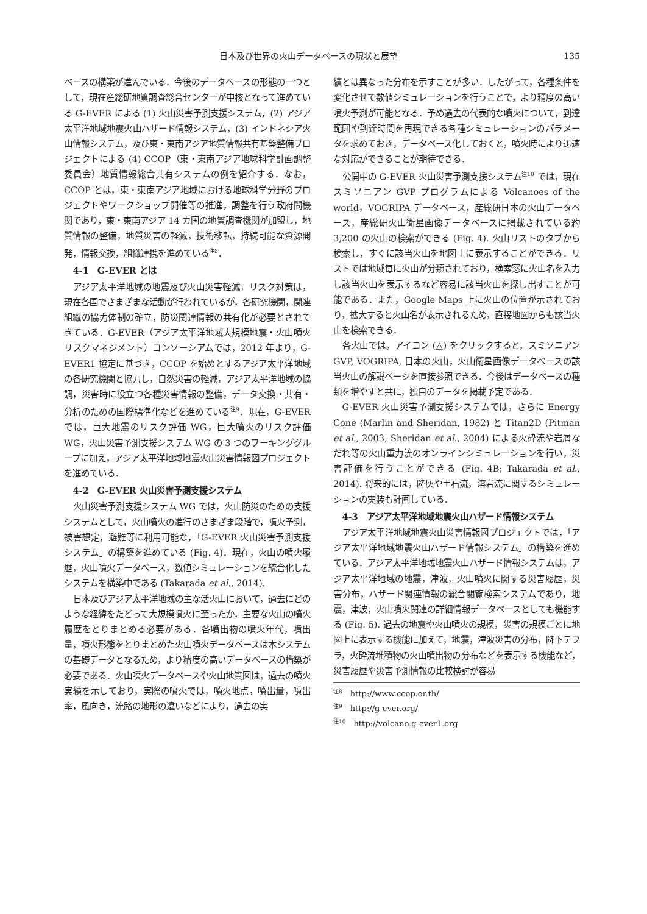日本及び世界の火山データベースの現状と展望 135
ベースの構築が進んでいる．今後のデータベースの形態の一つとして，現在産総研地質調査総合センターが中核となって進めている G-EVER による (1) 火山災害予測支援システム，(2) アジア太平洋地域地震火山ハザード情報システム，(3) インドネシア火山情報システム，及び東・東南アジア地質情報共有基盤整備プロジェクトによる (4) CCOP（東・東南アジア地球科学計画調整委員会）地質情報総合共有システムの例を紹介する．なお，CCOP とは，東・東南アジア地域における地球科学分野のプロジェクトやワークショップ開催等の推進，調整を行う政府間機関であり，東・東南アジア 14 カ国の地質調査機関が加盟し，地質情報の整備，地質災害の軽減，技術移転，持続可能な資源開発，情報交換，組織連携を進めている<sup>注8</sup>．
4‑1　G-EVER とは
アジア太平洋地域の地震及び火山災害軽減，リスク対策は，現在各国でさまざまな活動が行われているが，各研究機関，関連組織の協力体制の確立，防災関連情報の共有化が必要とされてきている．G-EVER（アジア太平洋地域大規模地震・火山噴火リスクマネジメント）コンソーシアムでは，2012 年より，G-EVER1 協定に基づき，CCOP を始めとするアジア太平洋地域の各研究機関と協力し，自然災害の軽減，アジア太平洋地域の協調，災害時に役立つ各種災害情報の整備，データ交換・共有・分析のための国際標準化などを進めている<sup>注9</sup>．現在，G-EVER では，巨大地震のリスク評価 WG，巨大噴火のリスク評価 WG，火山災害予測支援システム WG の 3 つのワーキンググループに加え，アジア太平洋地域地震火山災害情報図プロジェクトを進めている．
4‑2　G-EVER 火山災害予測支援システム
火山災害予測支援システム WG では，火山防災のための支援システムとして，火山噴火の進行のさまざま段階で，噴火予測，被害想定，避難等に利用可能な，「G-EVER 火山災害予測支援システム」の構築を進めている (Fig. 4)．現在，火山の噴火履歴，火山噴火データベース，数値シミュレーションを統合化したシステムを構築中である (Takarada et al., 2014).
日本及びアジア太平洋地域の主な活火山において，過去にどのような経緯をたどって大規模噴火に至ったか，主要な火山の噴火履歴をとりまとめる必要がある．各噴出物の噴火年代，噴出量，噴火形態をとりまとめた火山噴火データベースは本システムの基礎データとなるため，より精度の高いデータベースの構築が必要である．火山噴火データベースや火山地質図は，過去の噴火実績を示しており，実際の噴火では，噴火地点，噴出量，噴出率，風向き，流路の地形の違いなどにより，過去の実
績とは異なった分布を示すことが多い．したがって，各種条件を変化させて数値シミュレーションを行うことで，より精度の高い噴火予測が可能となる．予め過去の代表的な噴火について，到達範囲や到達時間を再現できる各種シミュレーションのパラメータを求めておき，データベース化しておくと，噴火時により迅速な対応ができることが期待できる．
公開中の G-EVER 火山災害予測支援システム<sup>注10</sup> では，現在スミソニアン GVP プログラムによる Volcanoes of the world，VOGRIPA データベース，産総研日本の火山データベース，産総研火山衛星画像データベースに掲載されている約 3,200 の火山の検索ができる (Fig. 4). 火山リストのタブから検索し，すぐに該当火山を地図上に表示することができる．リストでは地域毎に火山が分類されており，検索窓に火山名を入力し該当火山を表示するなど容易に該当火山を探し出すことが可能である．また，Google Maps 上に火山の位置が示されており，拡大すると火山名が表示されるため，直接地図からも該当火山を検索できる．
各火山では，アイコン (△) をクリックすると，スミソニアン GVP, VOGRIPA, 日本の火山，火山衛星画像データベースの該当火山の解説ページを直接参照できる．今後はデータベースの種類を増やすと共に，独自のデータを掲載予定である．
G-EVER 火山災害予測支援システムでは，さらに Energy Cone (Marlin and Sheridan, 1982) と Titan2D (Pitman et al., 2003; Sheridan et al., 2004) による火砕流や岩屑なだれ等の火山重力流のオンラインシミュレーションを行い，災害評価を行うことができる (Fig. 4B; Takarada et al., 2014). 将来的には，降灰や土石流，溶岩流に関するシミュレーションの実装も計画している．
4‑3　アジア太平洋地域地震火山ハザード情報システム
アジア太平洋地域地震火山災害情報図プロジェクトでは，「アジア太平洋地域地震火山ハザード情報システム」の構築を進めている．アジア太平洋地域地震火山ハザード情報システムは，アジア太平洋地域の地震，津波，火山噴火に関する災害履歴，災害分布，ハザード関連情報の総合閲覧検索システムであり，地震，津波，火山噴火関連の詳細情報データベースとしても機能する (Fig. 5). 過去の地震や火山噴火の規模，災害の規模ごとに地図上に表示する機能に加えて，地震，津波災害の分布，降下テフラ，火砕流堆積物の火山噴出物の分布などを表示する機能など，災害履歴や災害予測情報の比較検討が容易
<sup>注8</sup>　http://www.ccop.or.th/
<sup>注9</sup>　http://g-ever.org/
<sup>注10</sup>　http://volcano.g-ever1.org